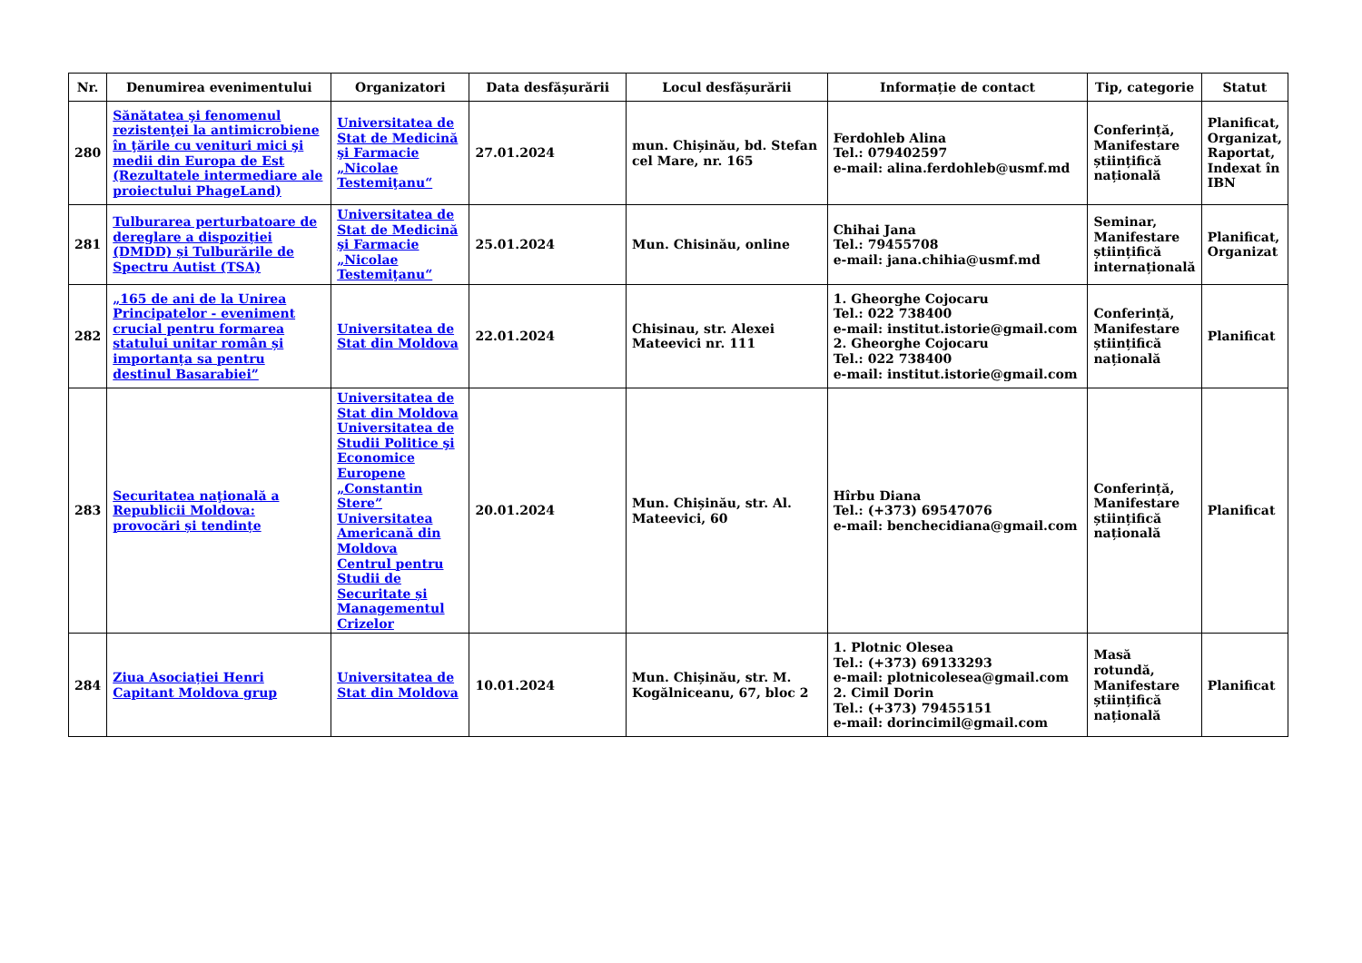| Nr. | Denumirea evenimentului | Organizatori | Data desfășurării | Locul desfășurării | Informație de contact | Tip, categorie | Statut |
| --- | --- | --- | --- | --- | --- | --- | --- |
| 280 | Sănătatea şi fenomenul rezistenţei la antimicrobiene în ţările cu venituri mici şi medii din Europa de Est (Rezultatele intermediare ale proiectului PhageLand) | Universitatea de Stat de Medicină şi Farmacie „Nicolae Testemiţanu“ | 27.01.2024 | mun. Chișinău, bd. Stefan cel Mare, nr. 165 | Ferdohleb Alina Tel.: 079402597 e-mail: alina.ferdohleb@usmf.md | Conferință, Manifestare științifică națională | Planificat, Organizat, Raportat, Indexat în IBN |
| 281 | Tulburarea perturbatoare de dereglare a dispoziției (DMDD) și Tulburările de Spectru Autist (TSA) | Universitatea de Stat de Medicină şi Farmacie „Nicolae Testemiţanu“ | 25.01.2024 | Mun. Chisinău, online | Chihai Jana Tel.: 79455708 e-mail: jana.chihia@usmf.md | Seminar, Manifestare științifică internațională | Planificat, Organizat |
| 282 | „165 de ani de la Unirea Principatelor - eveniment crucial pentru formarea statului unitar român și importanța sa pentru destinul Basarabiei” | Universitatea de Stat din Moldova | 22.01.2024 | Chisinau, str. Alexei Mateevici nr. 111 | 1. Gheorghe Cojocaru Tel.: 022 738400 e-mail: institut.istorie@gmail.com 2. Gheorghe Cojocaru Tel.: 022 738400 e-mail: institut.istorie@gmail.com | Conferință, Manifestare științifică națională | Planificat |
| 283 | Securitatea naţională a Republicii Moldova: provocări și tendințe | Universitatea de Stat din Moldova Universitatea de Studii Politice şi Economice Europene „Constantin Stere” Universitatea Americană din Moldova Centrul pentru Studii de Securitate și Managementul Crizelor | 20.01.2024 | Mun. Chișinău, str. Al. Mateevici, 60 | Hîrbu Diana Tel.: (+373) 69547076 e-mail: benchecidiana@gmail.com | Conferință, Manifestare științifică națională | Planificat |
| 284 | Ziua Asociației Henri Capitant Moldova grup | Universitatea de Stat din Moldova | 10.01.2024 | Mun. Chișinău, str. M. Kogălniceanu, 67, bloc 2 | 1. Plotnic Olesea Tel.: (+373) 69133293 e-mail: plotnicolesea@gmail.com 2. Cimil Dorin Tel.: (+373) 79455151 e-mail: dorincimil@gmail.com | Masă rotundă, Manifestare științifică națională | Planificat |